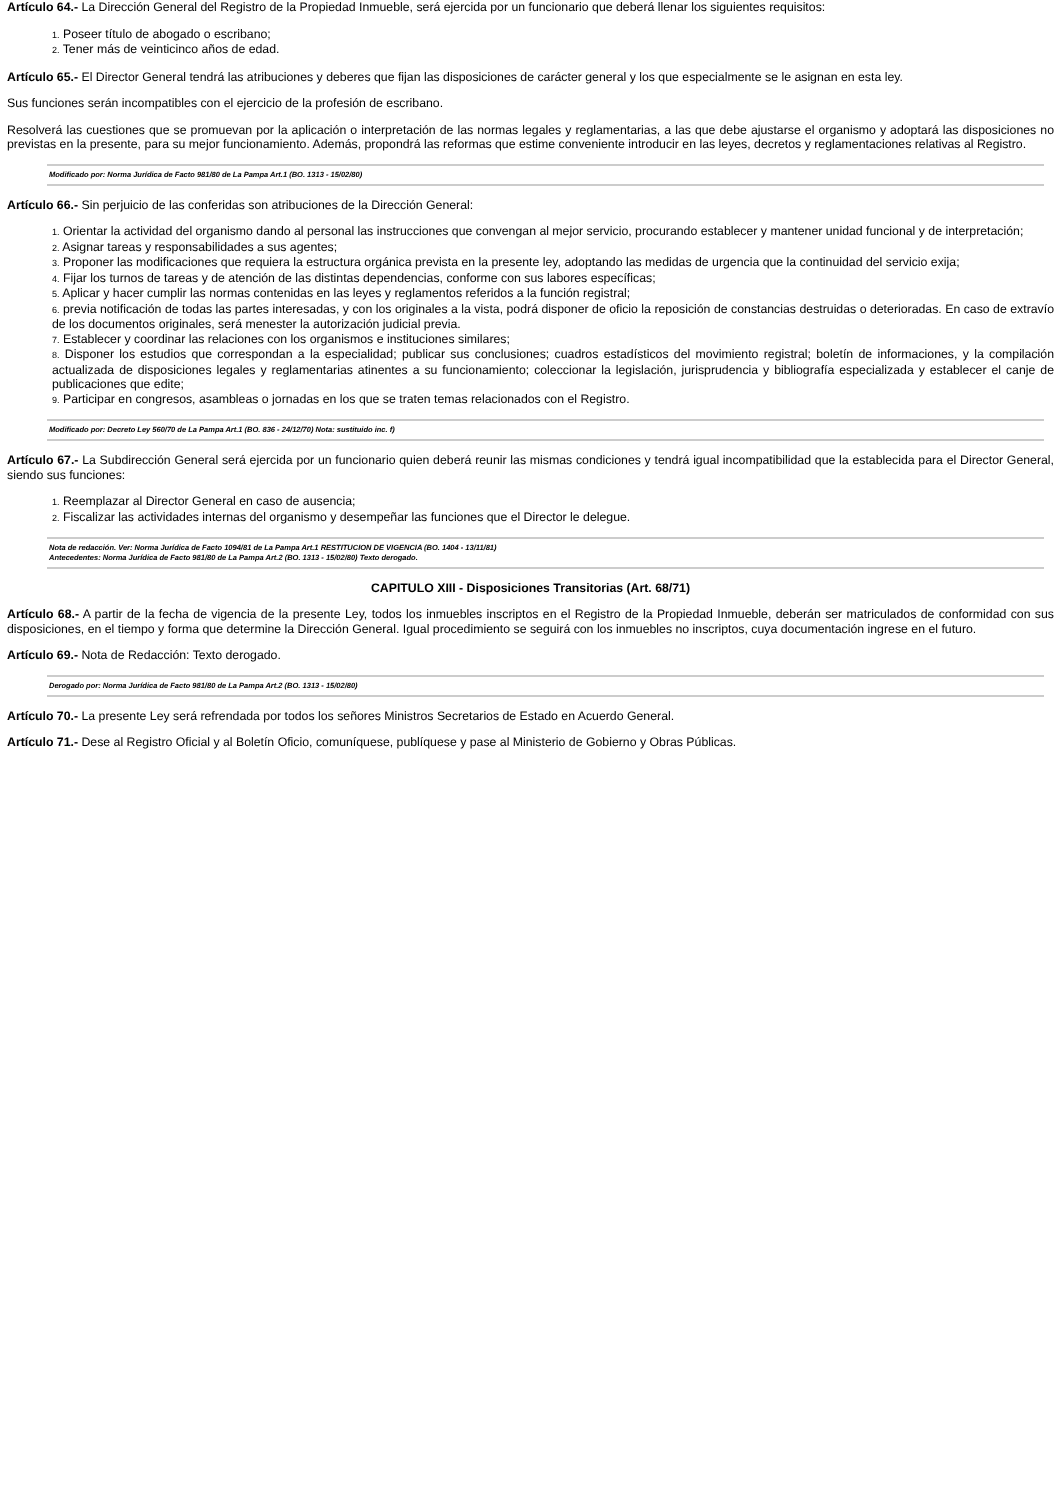Artículo 64.- La Dirección General del Registro de la Propiedad Inmueble, será ejercida por un funcionario que deberá llenar los siguientes requisitos:
1. Poseer título de abogado o escribano;
2. Tener más de veinticinco años de edad.
Artículo 65.- El Director General tendrá las atribuciones y deberes que fijan las disposiciones de carácter general y los que especialmente se le asignan en esta ley.
Sus funciones serán incompatibles con el ejercicio de la profesión de escribano.
Resolverá las cuestiones que se promuevan por la aplicación o interpretación de las normas legales y reglamentarias, a las que debe ajustarse el organismo y adoptará las disposiciones no previstas en la presente, para su mejor funcionamiento. Además, propondrá las reformas que estime conveniente introducir en las leyes, decretos y reglamentaciones relativas al Registro.
Modificado por: Norma Jurídica de Facto 981/80 de La Pampa Art.1 (BO. 1313 - 15/02/80)
Artículo 66.- Sin perjuicio de las conferidas son atribuciones de la Dirección General:
1. Orientar la actividad del organismo dando al personal las instrucciones que convengan al mejor servicio, procurando establecer y mantener unidad funcional y de interpretación;
2. Asignar tareas y responsabilidades a sus agentes;
3. Proponer las modificaciones que requiera la estructura orgánica prevista en la presente ley, adoptando las medidas de urgencia que la continuidad del servicio exija;
4. Fijar los turnos de tareas y de atención de las distintas dependencias, conforme con sus labores específicas;
5. Aplicar y hacer cumplir las normas contenidas en las leyes y reglamentos referidos a la función registral;
6. previa notificación de todas las partes interesadas, y con los originales a la vista, podrá disponer de oficio la reposición de constancias destruidas o deterioradas. En caso de extravío de los documentos originales, será menester la autorización judicial previa.
7. Establecer y coordinar las relaciones con los organismos e instituciones similares;
8. Disponer los estudios que correspondan a la especialidad; publicar sus conclusiones; cuadros estadísticos del movimiento registral; boletín de informaciones, y la compilación actualizada de disposiciones legales y reglamentarias atinentes a su funcionamiento; coleccionar la legislación, jurisprudencia y bibliografía especializada y establecer el canje de publicaciones que edite;
9. Participar en congresos, asambleas o jornadas en los que se traten temas relacionados con el Registro.
Modificado por: Decreto Ley 560/70 de La Pampa Art.1 (BO. 836 - 24/12/70) Nota: sustituido inc. f)
Artículo 67.- La Subdirección General será ejercida por un funcionario quien deberá reunir las mismas condiciones y tendrá igual incompatibilidad que la establecida para el Director General, siendo sus funciones:
1. Reemplazar al Director General en caso de ausencia;
2. Fiscalizar las actividades internas del organismo y desempeñar las funciones que el Director le delegue.
Nota de redacción. Ver: Norma Jurídica de Facto 1094/81 de La Pampa Art.1 RESTITUCION DE VIGENCIA (BO. 1404 - 13/11/81)
Antecedentes: Norma Jurídica de Facto 981/80 de La Pampa Art.2 (BO. 1313 - 15/02/80) Texto derogado.
CAPITULO XIII - Disposiciones Transitorias (Art. 68/71)
Artículo 68.- A partir de la fecha de vigencia de la presente Ley, todos los inmuebles inscriptos en el Registro de la Propiedad Inmueble, deberán ser matriculados de conformidad con sus disposiciones, en el tiempo y forma que determine la Dirección General. Igual procedimiento se seguirá con los inmuebles no inscriptos, cuya documentación ingrese en el futuro.
Artículo 69.- Nota de Redacción: Texto derogado.
Derogado por: Norma Jurídica de Facto 981/80 de La Pampa Art.2 (BO. 1313 - 15/02/80)
Artículo 70.- La presente Ley será refrendada por todos los señores Ministros Secretarios de Estado en Acuerdo General.
Artículo 71.- Dese al Registro Oficial y al Boletín Oficio, comuníquese, publíquese y pase al Ministerio de Gobierno y Obras Públicas.